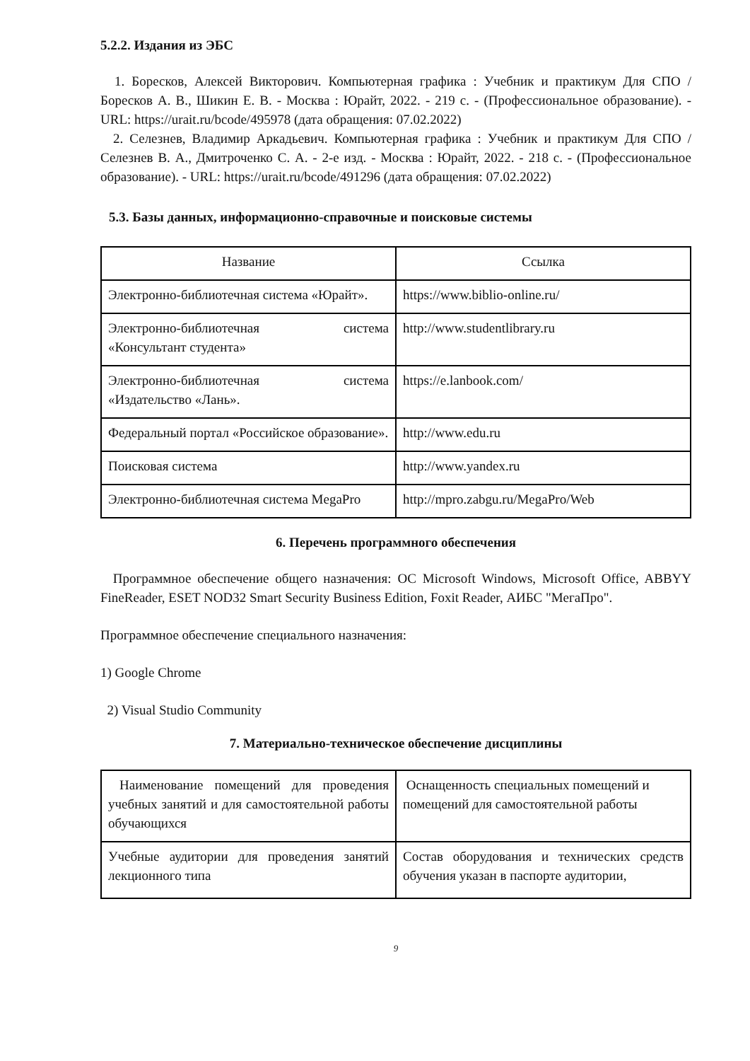5.2.2. Издания из ЭБС
1. Боресков, Алексей Викторович. Компьютерная графика : Учебник и практикум Для СПО / Боресков А. В., Шикин Е. В. - Москва : Юрайт, 2022. - 219 с. - (Профессиональное образование). - URL: https://urait.ru/bcode/495978 (дата обращения: 07.02.2022)
2. Селезнев, Владимир Аркадьевич. Компьютерная графика : Учебник и практикум Для СПО / Селезнев В. А., Дмитроченко С. А. - 2-е изд. - Москва : Юрайт, 2022. - 218 с. - (Профессиональное образование). - URL: https://urait.ru/bcode/491296 (дата обращения: 07.02.2022)
5.3. Базы данных, информационно-справочные и поисковые системы
| Название | Ссылка |
| --- | --- |
| Электронно-библиотечная система «Юрайт». | https://www.biblio-online.ru/ |
| Электронно-библиотечная система «Консультант студента» | http://www.studentlibrary.ru |
| Электронно-библиотечная система «Издательство «Лань». | https://e.lanbook.com/ |
| Федеральный портал «Российское образование». | http://www.edu.ru |
| Поисковая система | http://www.yandex.ru |
| Электронно-библиотечная система MegaPro | http://mpro.zabgu.ru/MegaPro/Web |
6. Перечень программного обеспечения
Программное обеспечение общего назначения: ОС Microsoft Windows, Microsoft Office, ABBYY FineReader, ESET NOD32 Smart Security Business Edition, Foxit Reader, АИБС "МегаПро".
Программное обеспечение специального назначения:
1) Google Chrome
2) Visual Studio Community
7. Материально-техническое обеспечение дисциплины
| Наименование помещений для проведения учебных занятий и для самостоятельной работы обучающихся | Оснащенность специальных помещений и помещений для самостоятельной работы |
| Учебные аудитории для проведения занятий лекционного типа | Состав оборудования и технических средств обучения указан в паспорте аудитории, |
9